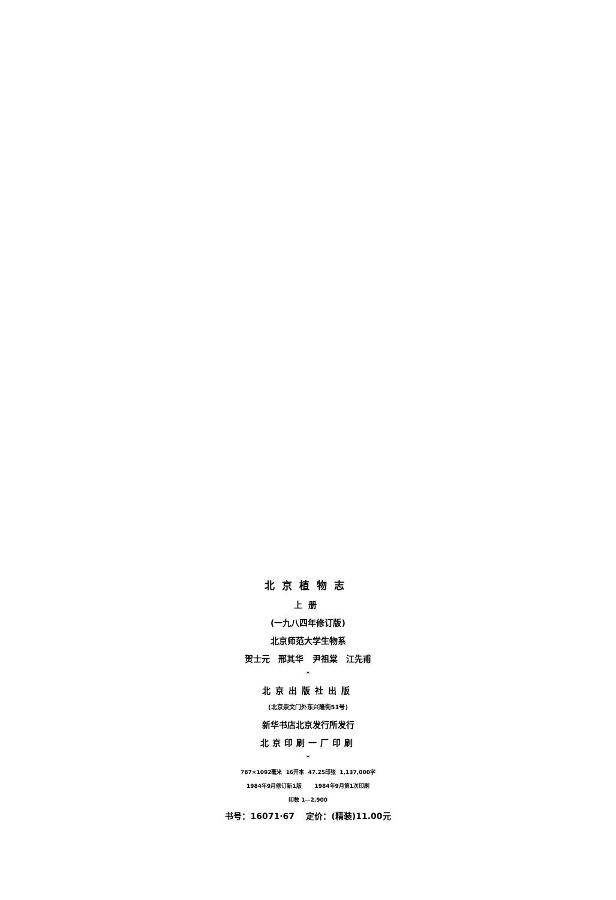北京植物志
上册
(一九八四年修订版)
北京师范大学生物系
贺士元 邢其华 尹祖棠 江先甫
*
北京出版社出版
(北京崇文门外东兴隆街51号)
新华书店北京发行所发行
北京印刷一厂印刷
*
787×1092毫米 16开本 47.25印张 1,137,000字
1984年9月修订新1版 1984年9月第1次印刷
印数 1—2,900
书号：16071·67 定价：(精装)11.00元